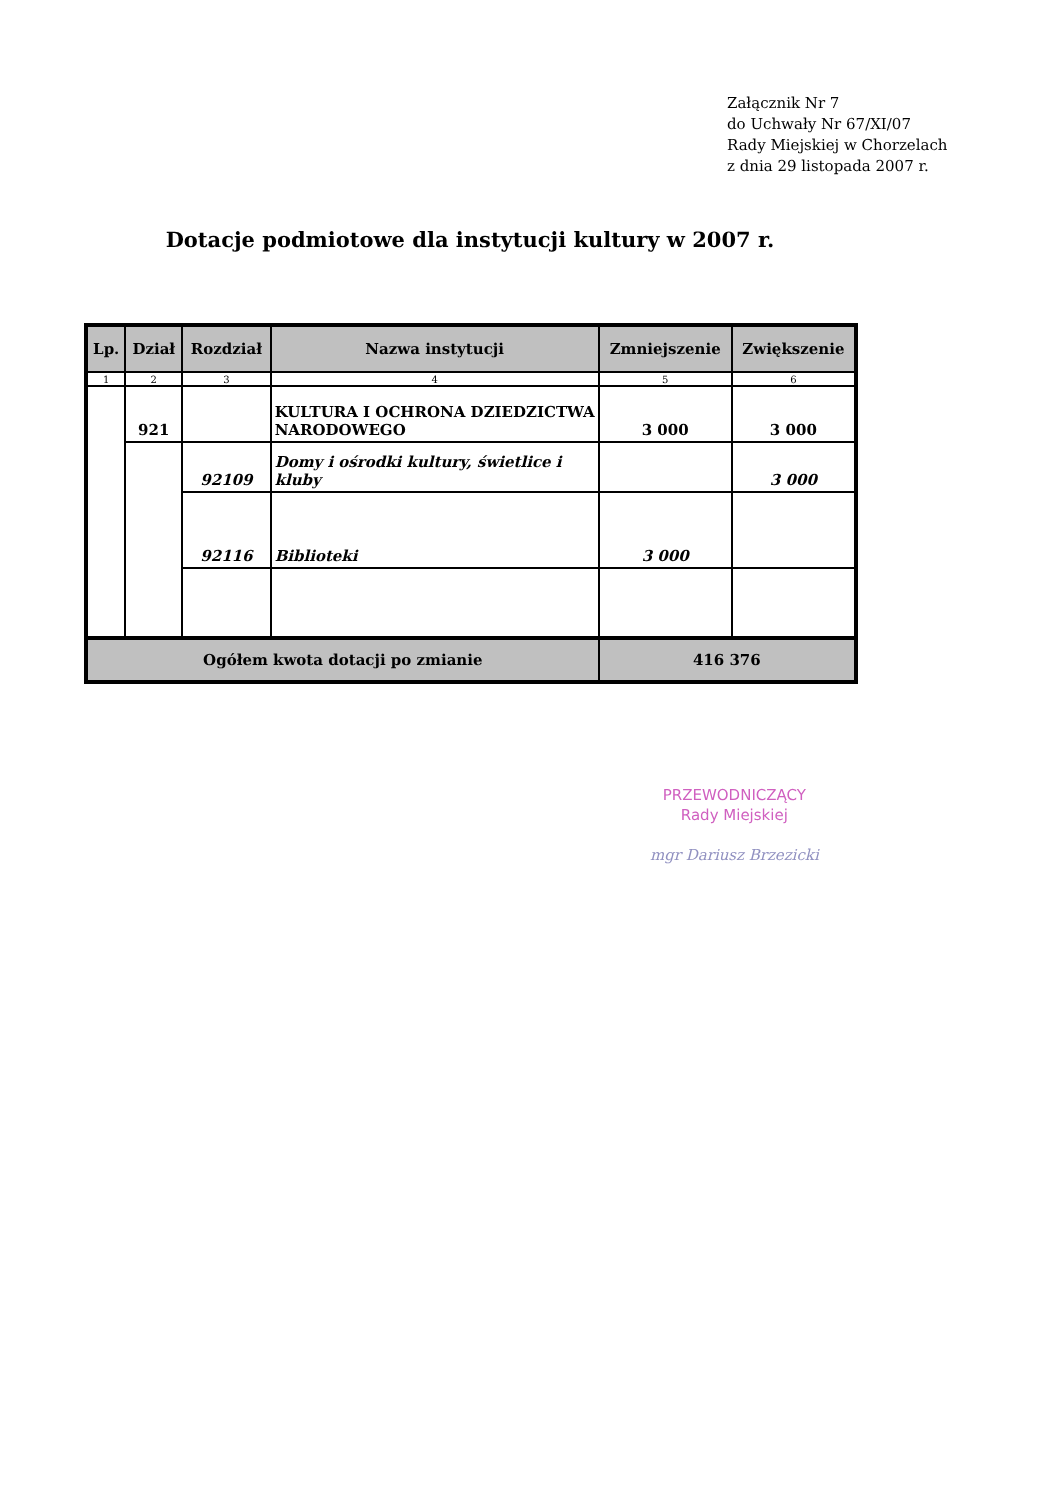Załącznik Nr 7
do Uchwały Nr 67/XI/07
Rady Miejskiej w Chorzelach
z dnia 29 listopada 2007 r.
Dotacje podmiotowe dla instytucji kultury w 2007 r.
| Lp. | Dział | Rozdział | Nazwa instytucji | Zmniejszenie | Zwiększenie |
| --- | --- | --- | --- | --- | --- |
| 1 | 2 | 3 | 4 | 5 | 6 |
| | 921 | | KULTURA I OCHRONA DZIEDZICTWA NARODOWEGO | 3 000 | 3 000 |
| | | 92109 | Domy i ośrodki kultury, świetlice i kluby | | 3 000 |
| | | 92116 | Biblioteki | 3 000 | |
| Ogółem kwota dotacji po zmianie | | | | 416 376 | |
PRZEWODNICZĄCY
Rady Miejskiej
mgr Dariusz Brzezicki